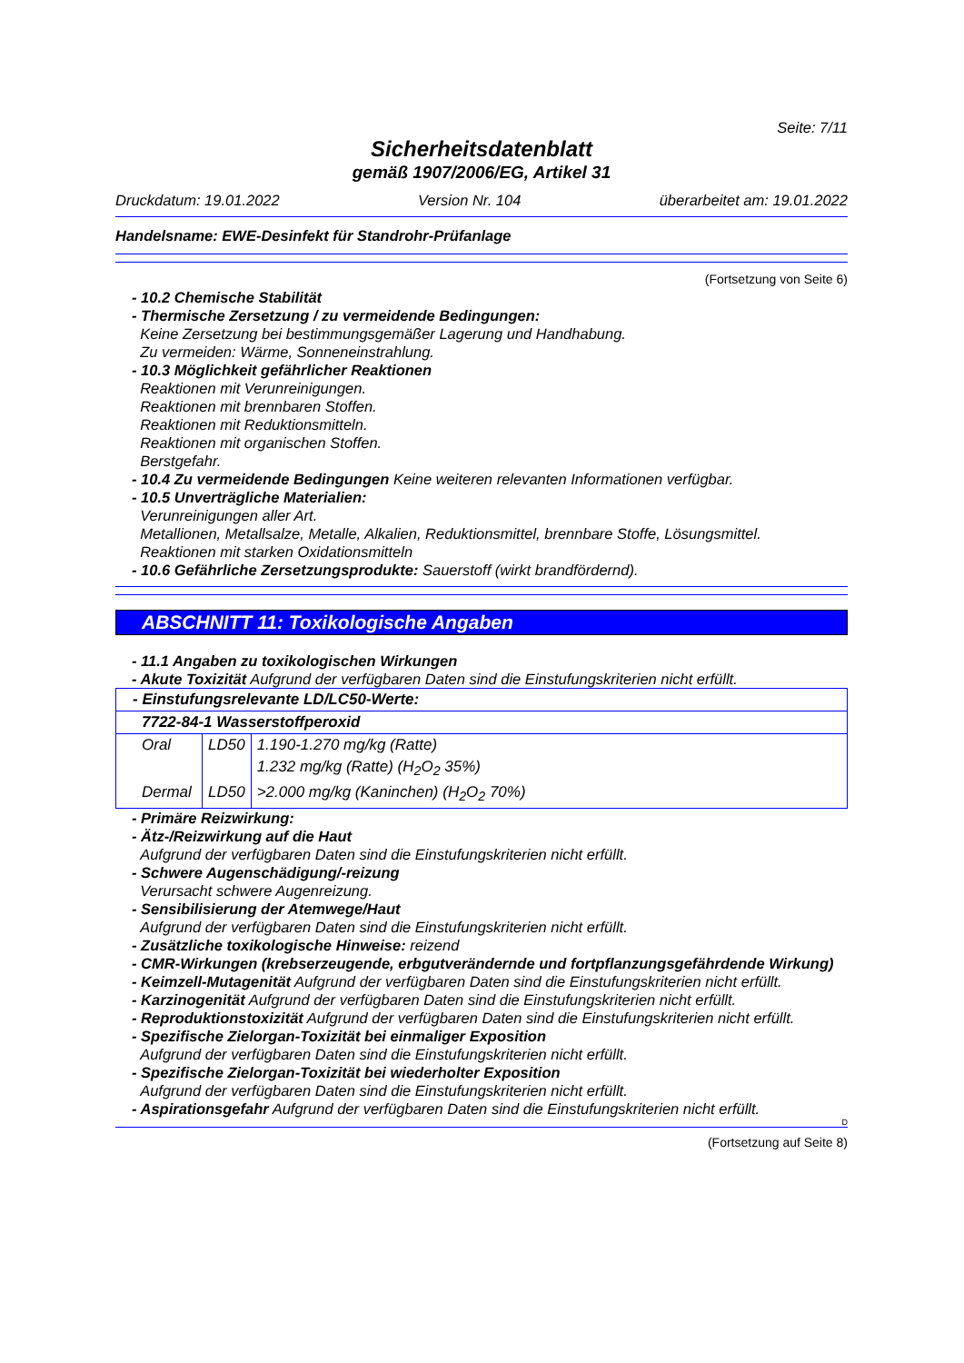Seite: 7/11
Sicherheitsdatenblatt
gemäß 1907/2006/EG, Artikel 31
Druckdatum: 19.01.2022 Version Nr. 104 überarbeitet am: 19.01.2022
Handelsname: EWE-Desinfekt für Standrohr-Prüfanlage
(Fortsetzung von Seite 6)
- 10.2 Chemische Stabilität
- Thermische Zersetzung / zu vermeidende Bedingungen:
Keine Zersetzung bei bestimmungsgemäßer Lagerung und Handhabung.
Zu vermeiden: Wärme, Sonneneinstrahlung.
- 10.3 Möglichkeit gefährlicher Reaktionen
Reaktionen mit Verunreinigungen.
Reaktionen mit brennbaren Stoffen.
Reaktionen mit Reduktionsmitteln.
Reaktionen mit organischen Stoffen.
Berstgefahr.
- 10.4 Zu vermeidende Bedingungen Keine weiteren relevanten Informationen verfügbar.
- 10.5 Unverträgliche Materialien:
Verunreinigungen aller Art.
Metallionen, Metallsalze, Metalle, Alkalien, Reduktionsmittel, brennbare Stoffe, Lösungsmittel.
Reaktionen mit starken Oxidationsmitteln
- 10.6 Gefährliche Zersetzungsprodukte: Sauerstoff (wirkt brandfördernd).
ABSCHNITT 11: Toxikologische Angaben
- 11.1 Angaben zu toxikologischen Wirkungen
- Akute Toxizität Aufgrund der verfügbaren Daten sind die Einstufungskriterien nicht erfüllt.
| - Einstufungsrelevante LD/LC50-Werte: | | |
| 7722-84-1 Wasserstoffperoxid | | |
| Oral | LD50 | 1.190-1.270 mg/kg (Ratte) |
| | | 1.232 mg/kg (Ratte) (H<sub>2</sub>O<sub>2</sub> 35%) |
| Dermal | LD50 | >2.000 mg/kg (Kaninchen) (H<sub>2</sub>O<sub>2</sub> 70%) |
- Primäre Reizwirkung:
- Ätz-/Reizwirkung auf die Haut
Aufgrund der verfügbaren Daten sind die Einstufungskriterien nicht erfüllt.
- Schwere Augenschädigung/-reizung
Verursacht schwere Augenreizung.
- Sensibilisierung der Atemwege/Haut
Aufgrund der verfügbaren Daten sind die Einstufungskriterien nicht erfüllt.
- Zusätzliche toxikologische Hinweise: reizend
- CMR-Wirkungen (krebserzeugende, erbgutverändernde und fortpflanzungsgefährdende Wirkung)
- Keimzell-Mutagenität Aufgrund der verfügbaren Daten sind die Einstufungskriterien nicht erfüllt.
- Karzinogenität Aufgrund der verfügbaren Daten sind die Einstufungskriterien nicht erfüllt.
- Reproduktionstoxizität Aufgrund der verfügbaren Daten sind die Einstufungskriterien nicht erfüllt.
- Spezifische Zielorgan-Toxizität bei einmaliger Exposition
Aufgrund der verfügbaren Daten sind die Einstufungskriterien nicht erfüllt.
- Spezifische Zielorgan-Toxizität bei wiederholter Exposition
Aufgrund der verfügbaren Daten sind die Einstufungskriterien nicht erfüllt.
- Aspirationsgefahr Aufgrund der verfügbaren Daten sind die Einstufungskriterien nicht erfüllt.
D
(Fortsetzung auf Seite 8)